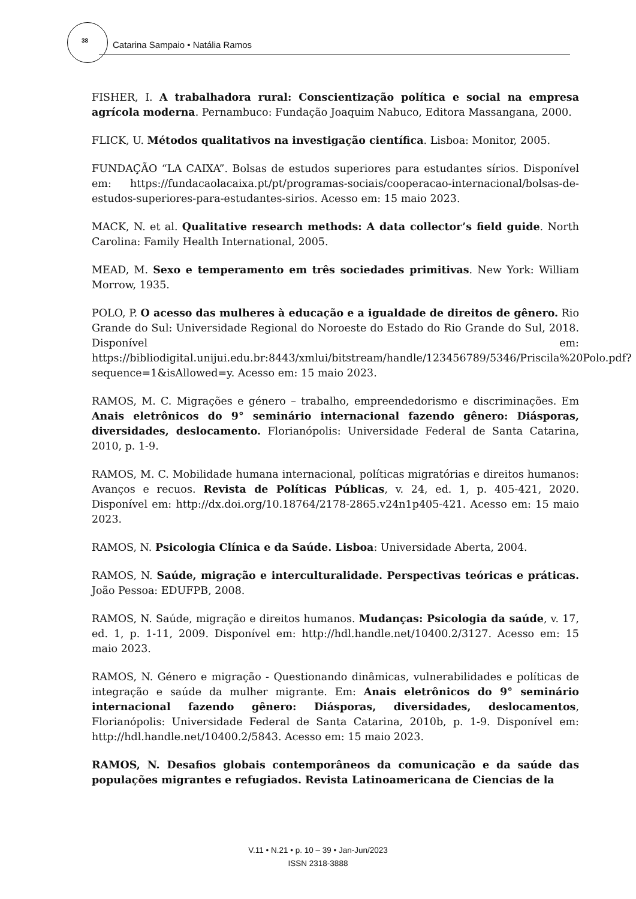38
Catarina Sampaio • Natália Ramos
FISHER, I. A trabalhadora rural: Conscientização política e social na empresa agrícola moderna. Pernambuco: Fundação Joaquim Nabuco, Editora Massangana, 2000.
FLICK, U. Métodos qualitativos na investigação científica. Lisboa: Monitor, 2005.
FUNDAÇÃO “LA CAIXA”. Bolsas de estudos superiores para estudantes sírios. Disponível em: https://fundacaolacaixa.pt/pt/programas-sociais/cooperacao-internacional/bolsas-de-estudos-superiores-para-estudantes-sirios. Acesso em: 15 maio 2023.
MACK, N. et al. Qualitative research methods: A data collector’s field guide. North Carolina: Family Health International, 2005.
MEAD, M. Sexo e temperamento em três sociedades primitivas. New York: William Morrow, 1935.
POLO, P. O acesso das mulheres à educação e a igualdade de direitos de gênero. Rio Grande do Sul: Universidade Regional do Noroeste do Estado do Rio Grande do Sul, 2018. Disponível em: https://bibliodigital.unijui.edu.br:8443/xmlui/bitstream/handle/123456789/5346/Priscila%20Polo.pdf?sequence=1&isAllowed=y. Acesso em: 15 maio 2023.
RAMOS, M. C. Migrações e género – trabalho, empreendedorismo e discriminações. Em Anais eletrônicos do 9° seminário internacional fazendo gênero: Diásporas, diversidades, deslocamento. Florianópolis: Universidade Federal de Santa Catarina, 2010, p. 1-9.
RAMOS, M. C. Mobilidade humana internacional, políticas migratórias e direitos humanos: Avanços e recuos. Revista de Políticas Públicas, v. 24, ed. 1, p. 405-421, 2020. Disponível em: http://dx.doi.org/10.18764/2178-2865.v24n1p405-421. Acesso em: 15 maio 2023.
RAMOS, N. Psicologia Clínica e da Saúde. Lisboa: Universidade Aberta, 2004.
RAMOS, N. Saúde, migração e interculturalidade. Perspectivas teóricas e práticas. João Pessoa: EDUFPB, 2008.
RAMOS, N. Saúde, migração e direitos humanos. Mudanças: Psicologia da saúde, v. 17, ed. 1, p. 1-11, 2009. Disponível em: http://hdl.handle.net/10400.2/3127. Acesso em: 15 maio 2023.
RAMOS, N. Género e migração - Questionando dinâmicas, vulnerabilidades e políticas de integração e saúde da mulher migrante. Em: Anais eletrônicos do 9° seminário internacional fazendo gênero: Diásporas, diversidades, deslocamentos, Florianópolis: Universidade Federal de Santa Catarina, 2010b, p. 1-9. Disponível em: http://hdl.handle.net/10400.2/5843. Acesso em: 15 maio 2023.
RAMOS, N. Desafios globais contemporâneos da comunicação e da saúde das populações migrantes e refugiados. Revista Latinoamericana de Ciencias de la
V.11 • N.21 • p. 10 – 39 • Jan-Jun/2023
ISSN 2318-3888